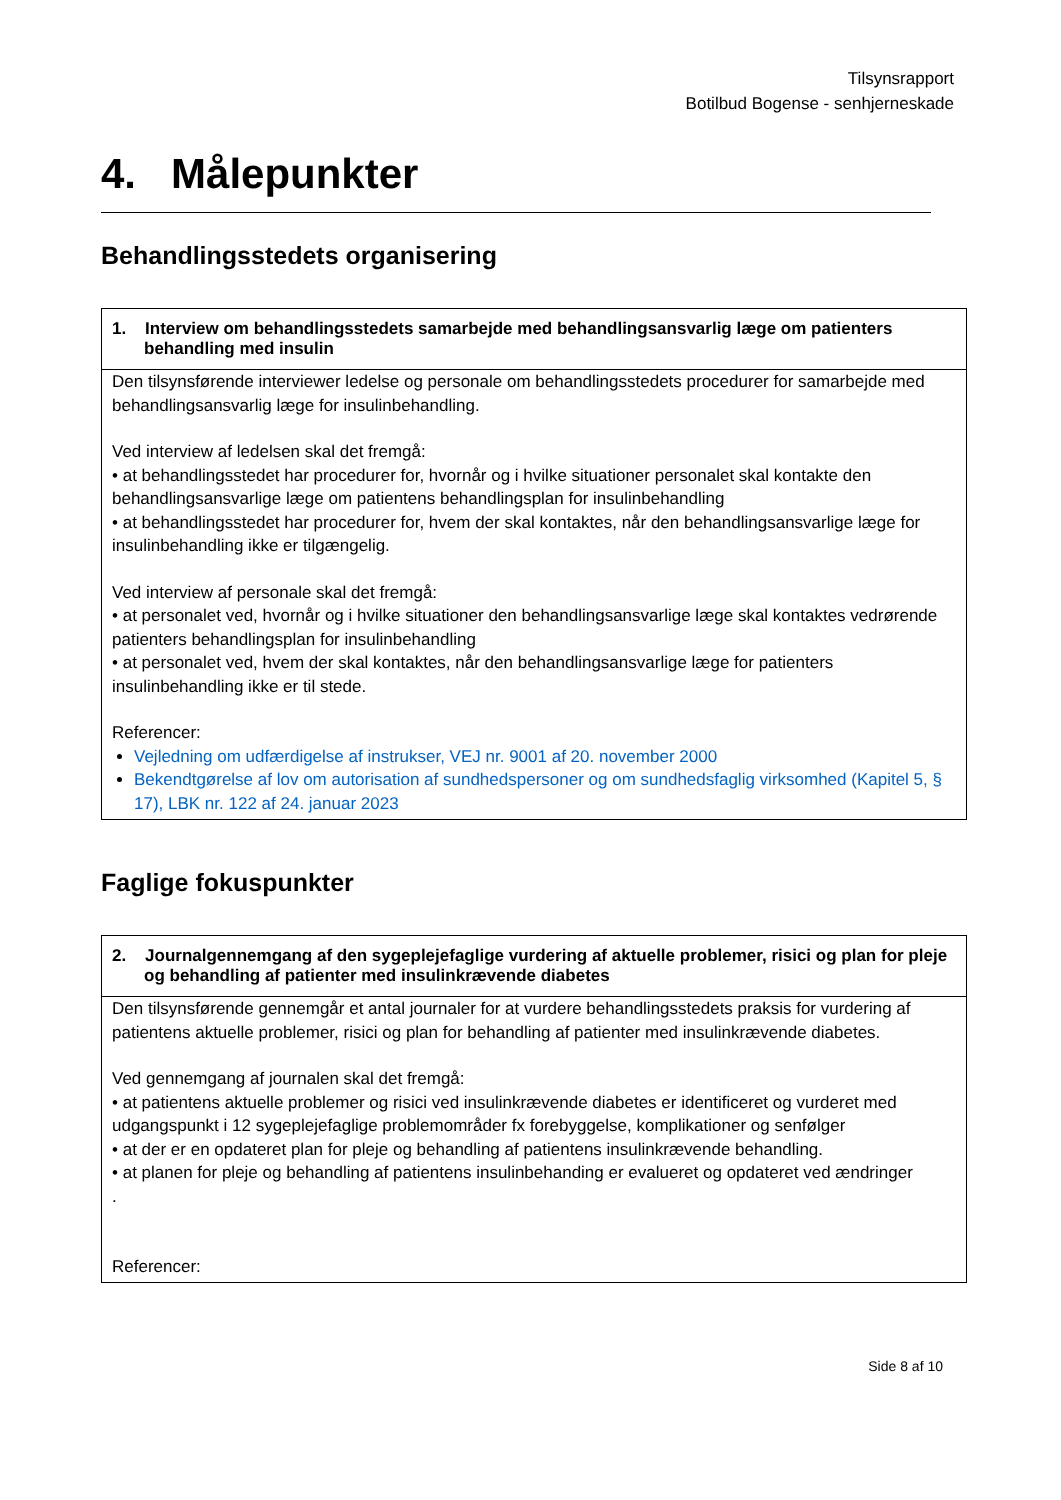Tilsynsrapport
Botilbud Bogense - senhjerneskade
4. Målepunkter
Behandlingsstedets organisering
| 1. Interview om behandlingsstedets samarbejde med behandlingsansvarlig læge om patienters behandling med insulin |
| --- |
| Den tilsynsførende interviewer ledelse og personale om behandlingsstedets procedurer for samarbejde med behandlingsansvarlig læge for insulinbehandling. Ved interview af ledelsen skal det fremgå: • at behandlingsstedet har procedurer for, hvornår og i hvilke situationer personalet skal kontakte den behandlingsansvarlige læge om patientens behandlingsplan for insulinbehandling • at behandlingsstedet har procedurer for, hvem der skal kontaktes, når den behandlingsansvarlige læge for insulinbehandling ikke er tilgængelig. Ved interview af personale skal det fremgå: • at personalet ved, hvornår og i hvilke situationer den behandlingsansvarlige læge skal kontaktes vedrørende patienters behandlingsplan for insulinbehandling • at personalet ved, hvem der skal kontaktes, når den behandlingsansvarlige læge for patienters insulinbehandling ikke er til stede. Referencer: Vejledning om udfærdigelse af instrukser, VEJ nr. 9001 af 20. november 2000 Bekendtgørelse af lov om autorisation af sundhedspersoner og om sundhedsfaglig virksomhed (Kapitel 5, § 17), LBK nr. 122 af 24. januar 2023 |
Faglige fokuspunkter
| 2. Journalgennemgang af den sygeplejefaglige vurdering af aktuelle problemer, risici og plan for pleje og behandling af patienter med insulinkrævende diabetes |
| --- |
| Den tilsynsførende gennemgår et antal journaler for at vurdere behandlingsstedets praksis for vurdering af patientens aktuelle problemer, risici og plan for behandling af patienter med insulinkrævende diabetes. Ved gennemgang af journalen skal det fremgå: • at patientens aktuelle problemer og risici ved insulinkrævende diabetes er identificeret og vurderet med udgangspunkt i 12 sygeplejefaglige problemområder fx forebyggelse, komplikationer og senfølger • at der er en opdateret plan for pleje og behandling af patientens insulinkrævende behandling. • at planen for pleje og behandling af patientens insulinbehanding er evalueret og opdateret ved ændringer . Referencer: |
Side 8 af 10